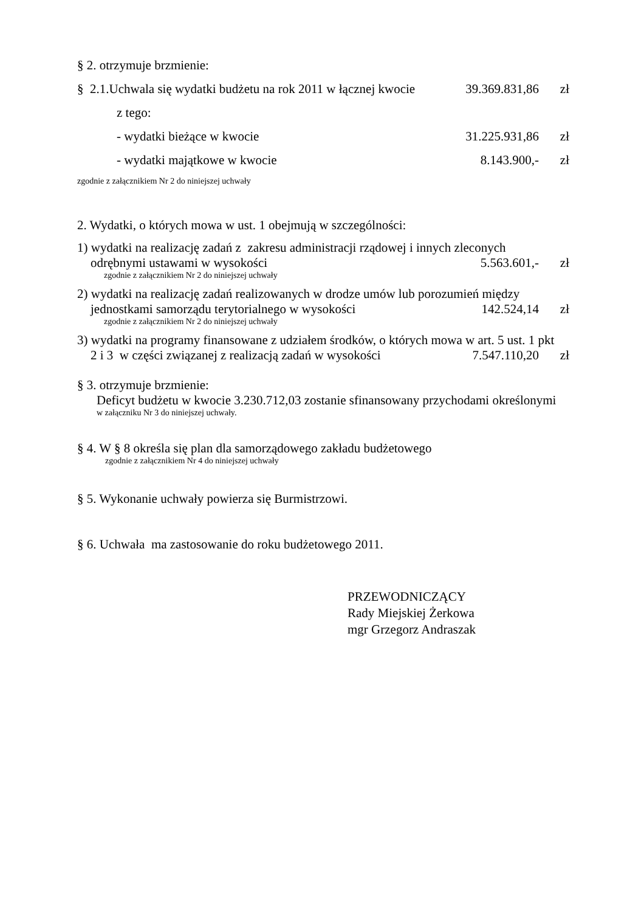§ 2. otrzymuje brzmienie:
§ 2.1.Uchwala się wydatki budżetu na rok 2011 w łącznej kwocie 39.369.831,86 zł
z tego:
- wydatki bieżące w kwocie 31.225.931,86 zł
- wydatki majątkowe w kwocie 8.143.900,- zł
zgodnie z załącznikiem Nr 2 do niniejszej uchwały
2. Wydatki, o których mowa w ust. 1 obejmują w szczególności:
1) wydatki na realizację zadań z zakresu administracji rządowej i innych zleconych
odrębnymi ustawami w wysokości 5.563.601,- zł
zgodnie z załącznikiem Nr 2 do niniejszej uchwały
2) wydatki na realizację zadań realizowanych w drodze umów lub porozumień między
jednostkami samorządu terytorialnego w wysokości 142.524,14 zł
zgodnie z załącznikiem Nr 2 do niniejszej uchwały
3) wydatki na programy finansowane z udziałem środków, o których mowa w art. 5 ust. 1 pkt
2 i 3 w części związanej z realizacją zadań w wysokości 7.547.110,20 zł
§ 3. otrzymuje brzmienie:
Deficyt budżetu w kwocie 3.230.712,03 zostanie sfinansowany przychodami określonymi
w załączniku Nr 3 do niniejszej uchwały.
§ 4. W § 8 określa się plan dla samorządowego zakładu budżetowego
zgodnie z załącznikiem Nr 4 do niniejszej uchwały
§ 5. Wykonanie uchwały powierza się Burmistrzowi.
§ 6. Uchwała ma zastosowanie do roku budżetowego 2011.
PRZEWODNICZĄCY
Rady Miejskiej Żerkowa
mgr Grzegorz Andraszak